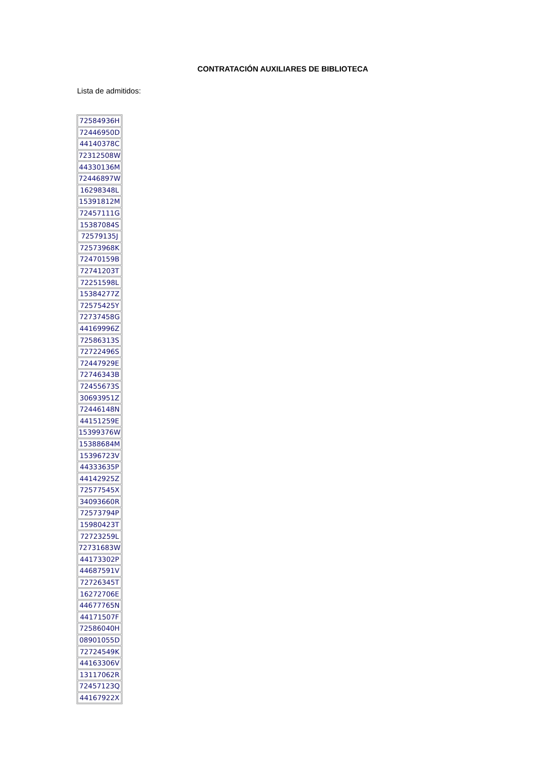CONTRATACIÓN AUXILIARES DE BIBLIOTECA
Lista de admitidos:
| 72584936H |
| 72446950D |
| 44140378C |
| 72312508W |
| 44330136M |
| 72446897W |
| 16298348L |
| 15391812M |
| 72457111G |
| 15387084S |
| 72579135J |
| 72573968K |
| 72470159B |
| 72741203T |
| 72251598L |
| 15384277Z |
| 72575425Y |
| 72737458G |
| 44169996Z |
| 72586313S |
| 72722496S |
| 72447929E |
| 72746343B |
| 72455673S |
| 30693951Z |
| 72446148N |
| 44151259E |
| 15399376W |
| 15388684M |
| 15396723V |
| 44333635P |
| 44142925Z |
| 72577545X |
| 34093660R |
| 72573794P |
| 15980423T |
| 72723259L |
| 72731683W |
| 44173302P |
| 44687591V |
| 72726345T |
| 16272706E |
| 44677765N |
| 44171507F |
| 72586040H |
| 08901055D |
| 72724549K |
| 44163306V |
| 13117062R |
| 72457123Q |
| 44167922X |